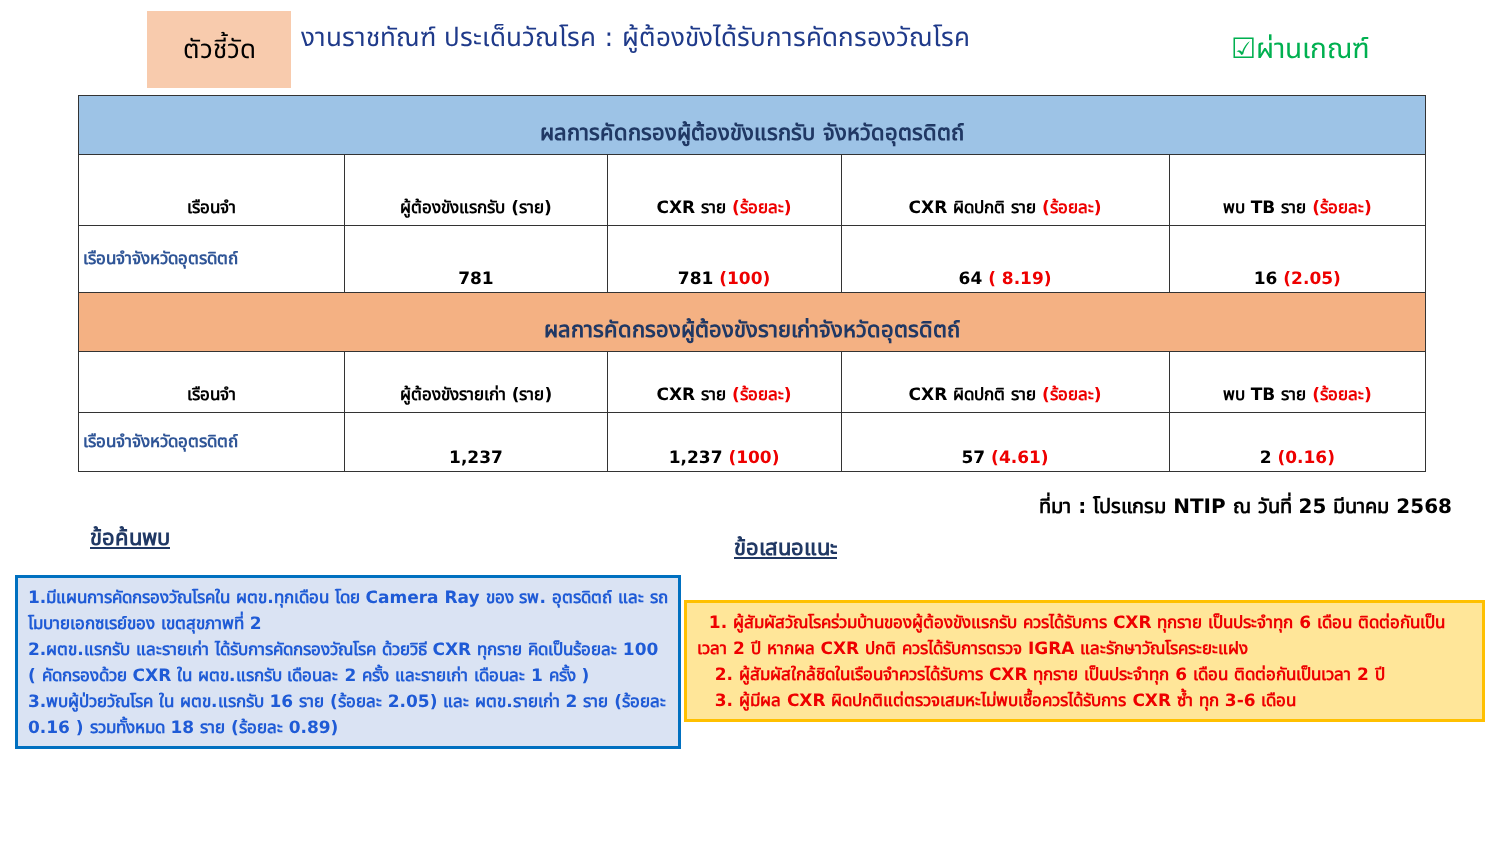ตัวชี้วัด
งานราชทัณฑ์ ประเด็นวัณโรค : ผู้ต้องขังได้รับการคัดกรองวัณโรค
☑ผ่านเกณฑ์
| ผลการคัดกรองผู้ต้องขังแรกรับ จังหวัดอุตรดิตถ์ | | | | |
| --- | --- | --- | --- | --- |
| เรือนจำ | ผู้ต้องขังแรกรับ (ราย) | CXR ราย (ร้อยละ) | CXR ผิดปกติ ราย (ร้อยละ) | พบ TB ราย (ร้อยละ) |
| เรือนจำจังหวัดอุตรดิตถ์ | 781 | 781 (100) | 64 ( 8.19) | 16 (2.05) |
| ผลการคัดกรองผู้ต้องขังรายเก่าจังหวัดอุตรดิตถ์ | | | | |
| เรือนจำ | ผู้ต้องขังรายเก่า (ราย) | CXR ราย (ร้อยละ) | CXR ผิดปกติ ราย (ร้อยละ) | พบ TB ราย (ร้อยละ) |
| เรือนจำจังหวัดอุตรดิตถ์ | 1,237 | 1,237 (100) | 57 (4.61) | 2 (0.16) |
ที่มา : โปรแกรม NTIP ณ วันที่ 25 มีนาคม 2568
ข้อค้นพบ
1.มีแผนการคัดกรองวัณโรคใน ผตข.ทุกเดือน โดย Camera Ray ของ รพ. อุตรดิตถ์ และ รถโมบายเอกซเรย์ของ เขตสุขภาพที่ 2
2.ผตข.แรกรับ และรายเก่า ได้รับการคัดกรองวัณโรค ด้วยวิธี CXR ทุกราย คิดเป็นร้อยละ 100 ( คัดกรองด้วย CXR ใน ผตข.แรกรับ เดือนละ 2 ครั้ง และรายเก่า เดือนละ 1 ครั้ง )
3.พบผู้ป่วยวัณโรค ใน ผตข.แรกรับ 16 ราย (ร้อยละ 2.05) และ ผตข.รายเก่า 2 ราย (ร้อยละ 0.16 ) รวมทั้งหมด 18 ราย (ร้อยละ 0.89)
ข้อเสนอแนะ
1. ผู้สัมผัสวัณโรคร่วมบ้านของผู้ต้องขังแรกรับ ควรได้รับการ CXR ทุกราย เป็นประจำทุก 6 เดือน ติดต่อกันเป็นเวลา 2 ปี หากผล CXR ปกติ ควรได้รับการตรวจ IGRA และรักษาวัณโรคระยะแฝง
2. ผู้สัมผัสใกล้ชิดในเรือนจำควรได้รับการ CXR ทุกราย เป็นประจำทุก 6 เดือน ติดต่อกันเป็นเวลา 2 ปี
3. ผู้มีผล CXR ผิดปกติแต่ตรวจเสมหะไม่พบเชื้อควรได้รับการ CXR ซ้ำ ทุก 3-6 เดือน